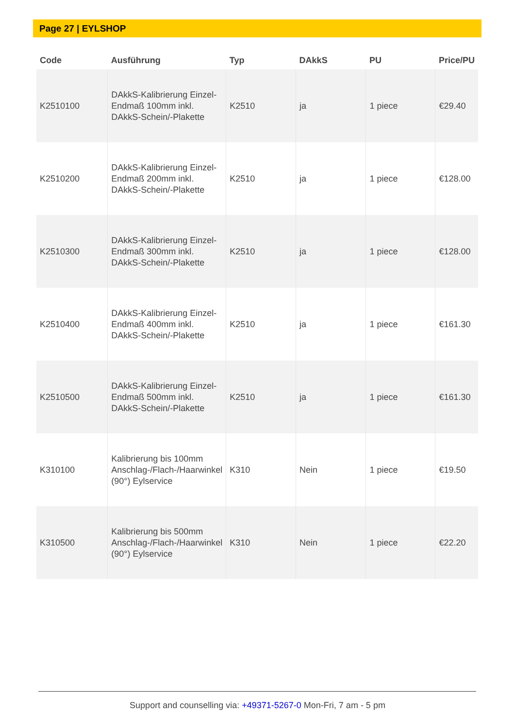Page 27 | EYLSHOP
| Code | Ausführung | Typ | DAkkS | PU | Price/PU |
| --- | --- | --- | --- | --- | --- |
| K2510100 | DAkkS-Kalibrierung Einzel-Endmaß 100mm inkl. DAkkS-Schein/-Plakette | K2510 | ja | 1 piece | €29.40 |
| K2510200 | DAkkS-Kalibrierung Einzel-Endmaß 200mm inkl. DAkkS-Schein/-Plakette | K2510 | ja | 1 piece | €128.00 |
| K2510300 | DAkkS-Kalibrierung Einzel-Endmaß 300mm inkl. DAkkS-Schein/-Plakette | K2510 | ja | 1 piece | €128.00 |
| K2510400 | DAkkS-Kalibrierung Einzel-Endmaß 400mm inkl. DAkkS-Schein/-Plakette | K2510 | ja | 1 piece | €161.30 |
| K2510500 | DAkkS-Kalibrierung Einzel-Endmaß 500mm inkl. DAkkS-Schein/-Plakette | K2510 | ja | 1 piece | €161.30 |
| K310100 | Kalibrierung bis 100mm Anschlag-/Flach-/Haarwinkel (90°) Eylservice | K310 | Nein | 1 piece | €19.50 |
| K310500 | Kalibrierung bis 500mm Anschlag-/Flach-/Haarwinkel (90°) Eylservice | K310 | Nein | 1 piece | €22.20 |
Support and counselling via: +49371-5267-0 Mon-Fri, 7 am - 5 pm